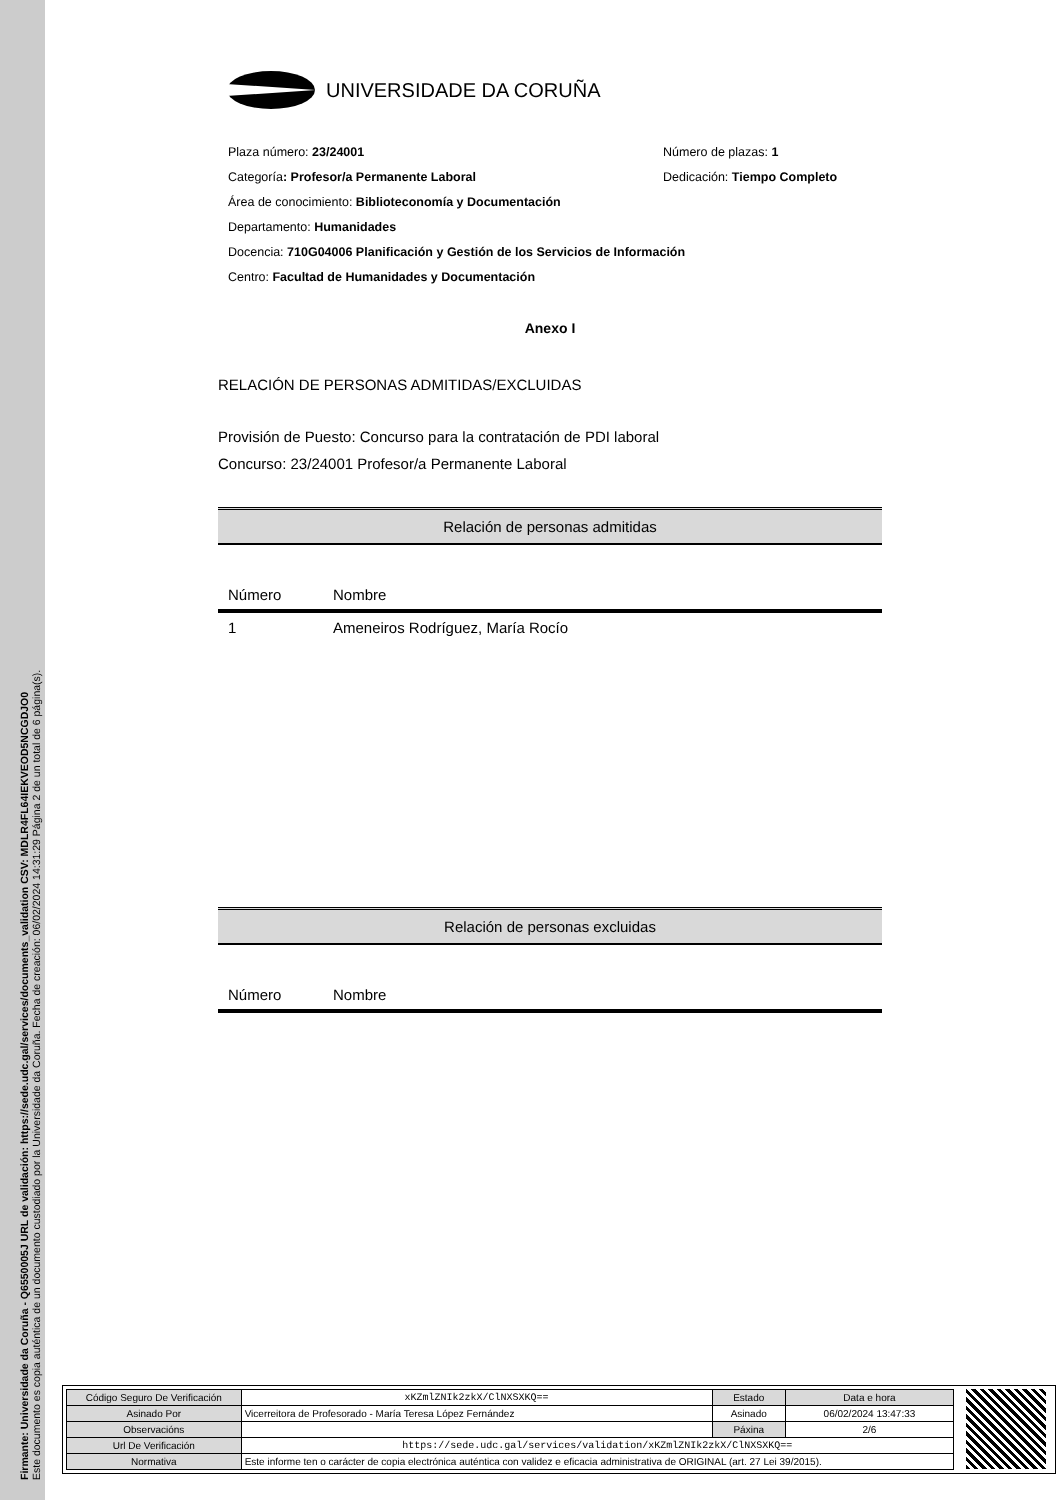Firmante: Universidade da Coruña - Q6550005J URL de validación: https://sede.udc.gal/services/documents_validation CSV: MDLR4FL64IEKVEOD5NCGDJO0
Este documento es copia auténtica de un documento custodiado por la Universidade da Coruña. Fecha de creación: 06/02/2024 14:31:29 Página 2 de un total de 6 página(s).
UNIVERSIDADE DA CORUÑA
Plaza número: 23/24001 Número de plazas: 1
Categoría: Profesor/a Permanente Laboral Dedicación: Tiempo Completo
Área de conocimiento: Biblioteconomía y Documentación
Departamento: Humanidades
Docencia: 710G04006 Planificación y Gestión de los Servicios de Información
Centro: Facultad de Humanidades y Documentación
Anexo I
RELACIÓN DE PERSONAS ADMITIDAS/EXCLUIDAS
Provisión de Puesto: Concurso para la contratación de PDI laboral
Concurso: 23/24001 Profesor/a Permanente Laboral
Relación de personas admitidas
| Número | Nombre |
| --- | --- |
| 1 | Ameneiros Rodríguez, María Rocío |
Relación de personas excluidas
| Número | Nombre |
| --- | --- |
| Código Seguro De Verificación | xKZmlZNIk2zkX/ClNXSXKQ== | Estado | Data e hora |
| Asinado Por | Vicerreitora de Profesorado - María Teresa López Fernández | Asinado | 06/02/2024 13:47:33 |
| Observacións | | Páxina | 2/6 |
| Url De Verificación | https://sede.udc.gal/services/validation/xKZmlZNIk2zkX/ClNXSXKQ== | | |
| Normativa | Este informe ten o carácter de copia electrónica auténtica con validez e eficacia administrativa de ORIGINAL (art. 27 Lei 39/2015). | | |